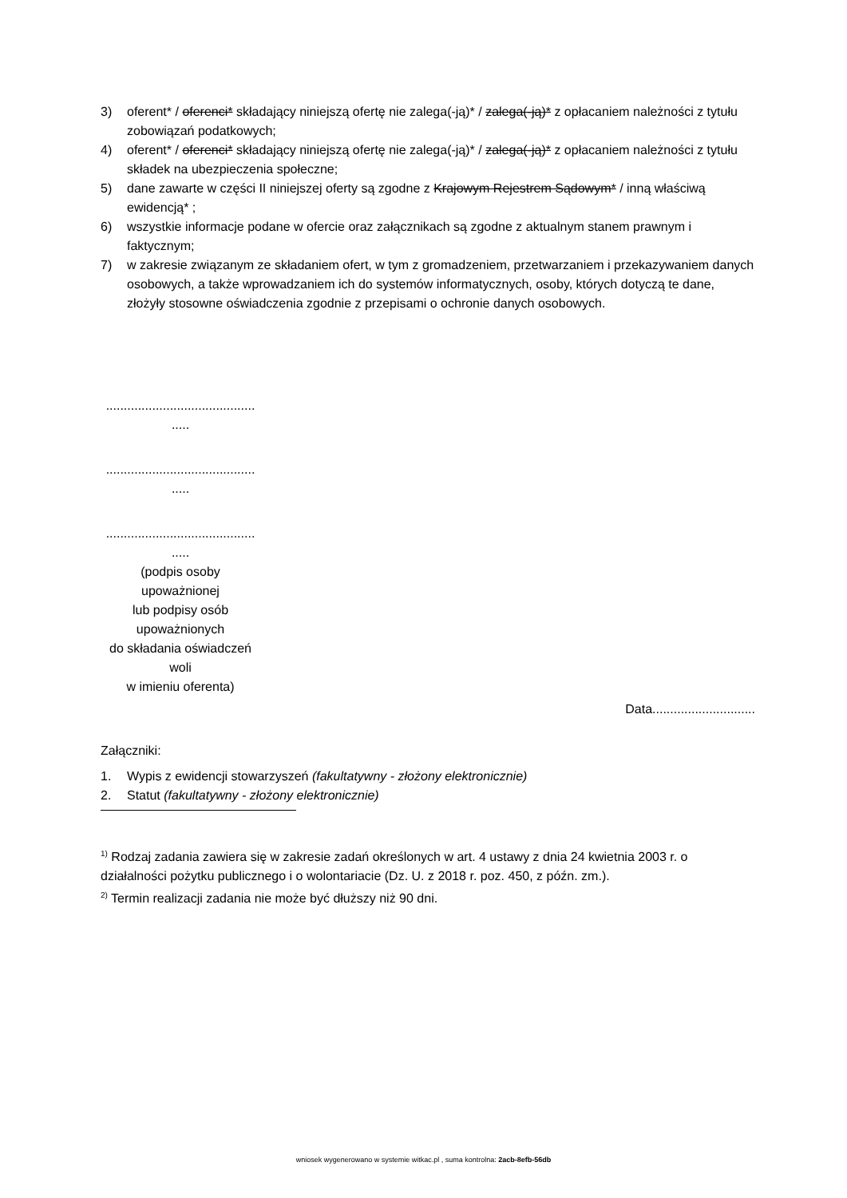3) oferent* / oferenci* składający niniejszą ofertę nie zalega(-ją)* / zalega(-ją)* z opłacaniem należności z tytułu zobowiązań podatkowych;
4) oferent* / oferenci* składający niniejszą ofertę nie zalega(-ją)* / zalega(-ją)* z opłacaniem należności z tytułu składek na ubezpieczenia społeczne;
5) dane zawarte w części II niniejszej oferty są zgodne z Krajowym Rejestrem Sądowym* / inną właściwą ewidencją* ;
6) wszystkie informacje podane w ofercie oraz załącznikach są zgodne z aktualnym stanem prawnym i faktycznym;
7) w zakresie związanym ze składaniem ofert, w tym z gromadzeniem, przetwarzaniem i przekazywaniem danych osobowych, a także wprowadzaniem ich do systemów informatycznych, osoby, których dotyczą te dane, złożyły stosowne oświadczenia zgodnie z przepisami o ochronie danych osobowych.
..........................................
.....
..........................................
.....
..........................................
.....
(podpis osoby
upoważnionej
lub podpisy osób
upoważnionych
do składania oświadczeń
woli
w imieniu oferenta)
Data.............................
Załączniki:
1. Wypis z ewidencji stowarzyszeń (fakultatywny - złożony elektronicznie)
2. Statut (fakultatywny - złożony elektronicznie)
<sup>1)</sup> Rodzaj zadania zawiera się w zakresie zadań określonych w art. 4 ustawy z dnia 24 kwietnia 2003 r. o działalności pożytku publicznego i o wolontariacie (Dz. U. z 2018 r. poz. 450, z późn. zm.).
<sup>2)</sup> Termin realizacji zadania nie może być dłuższy niż 90 dni.
wniosek wygenerowano w systemie witkac.pl , suma kontrolna: 2acb-8efb-56db